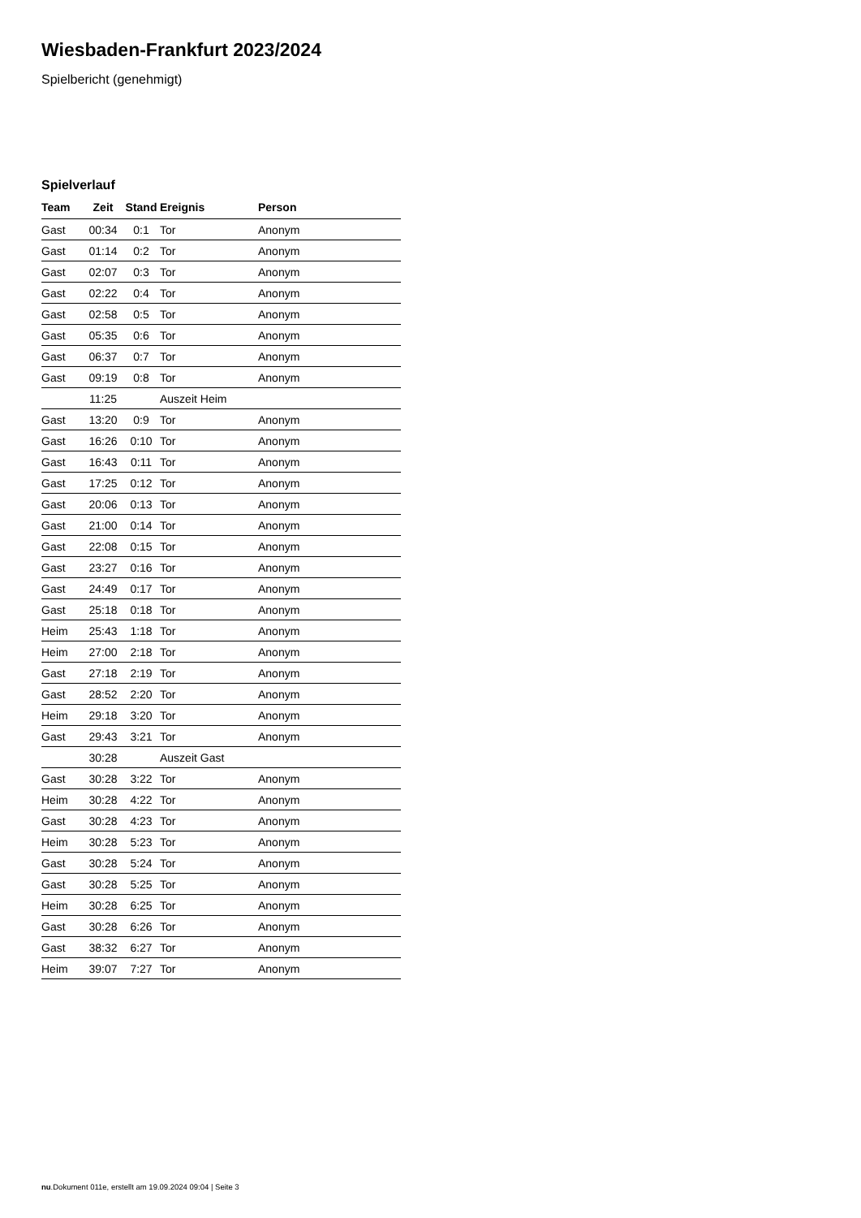Wiesbaden-Frankfurt 2023/2024
Spielbericht (genehmigt)
Spielverlauf
| Team | Zeit | Stand | Ereignis | Person |
| --- | --- | --- | --- | --- |
| Gast | 00:34 | 0:1 | Tor | Anonym |
| Gast | 01:14 | 0:2 | Tor | Anonym |
| Gast | 02:07 | 0:3 | Tor | Anonym |
| Gast | 02:22 | 0:4 | Tor | Anonym |
| Gast | 02:58 | 0:5 | Tor | Anonym |
| Gast | 05:35 | 0:6 | Tor | Anonym |
| Gast | 06:37 | 0:7 | Tor | Anonym |
| Gast | 09:19 | 0:8 | Tor | Anonym |
| | 11:25 | | Auszeit Heim | |
| Gast | 13:20 | 0:9 | Tor | Anonym |
| Gast | 16:26 | 0:10 | Tor | Anonym |
| Gast | 16:43 | 0:11 | Tor | Anonym |
| Gast | 17:25 | 0:12 | Tor | Anonym |
| Gast | 20:06 | 0:13 | Tor | Anonym |
| Gast | 21:00 | 0:14 | Tor | Anonym |
| Gast | 22:08 | 0:15 | Tor | Anonym |
| Gast | 23:27 | 0:16 | Tor | Anonym |
| Gast | 24:49 | 0:17 | Tor | Anonym |
| Gast | 25:18 | 0:18 | Tor | Anonym |
| Heim | 25:43 | 1:18 | Tor | Anonym |
| Heim | 27:00 | 2:18 | Tor | Anonym |
| Gast | 27:18 | 2:19 | Tor | Anonym |
| Gast | 28:52 | 2:20 | Tor | Anonym |
| Heim | 29:18 | 3:20 | Tor | Anonym |
| Gast | 29:43 | 3:21 | Tor | Anonym |
| | 30:28 | | Auszeit Gast | |
| Gast | 30:28 | 3:22 | Tor | Anonym |
| Heim | 30:28 | 4:22 | Tor | Anonym |
| Gast | 30:28 | 4:23 | Tor | Anonym |
| Heim | 30:28 | 5:23 | Tor | Anonym |
| Gast | 30:28 | 5:24 | Tor | Anonym |
| Gast | 30:28 | 5:25 | Tor | Anonym |
| Heim | 30:28 | 6:25 | Tor | Anonym |
| Gast | 30:28 | 6:26 | Tor | Anonym |
| Gast | 38:32 | 6:27 | Tor | Anonym |
| Heim | 39:07 | 7:27 | Tor | Anonym |
nu.Dokument 011e, erstellt am 19.09.2024 09:04 | Seite 3